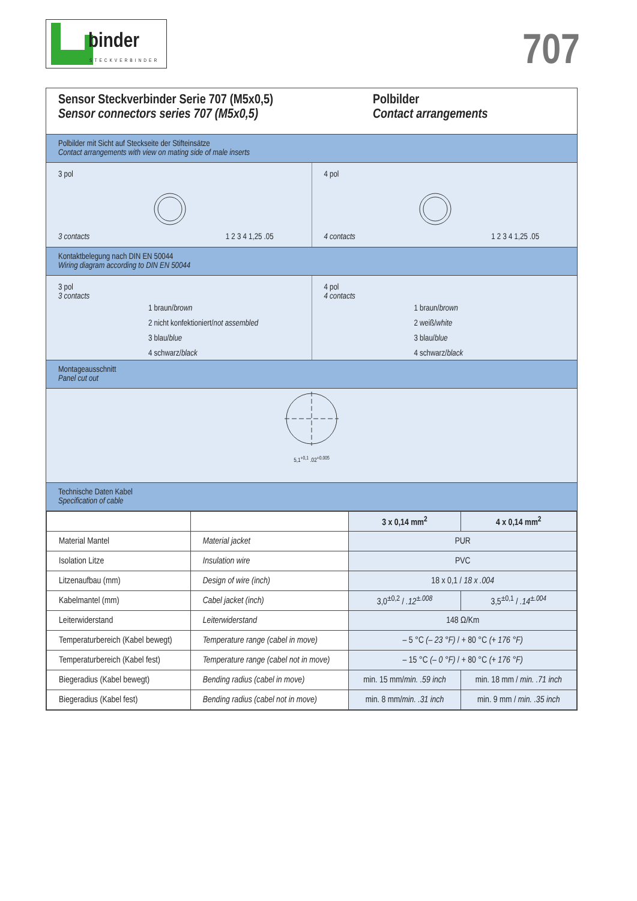binder
STECKVERBINDER
707
Sensor Steckverbinder Serie 707 (M5x0,5)
Sensor connectors series 707 (M5x0,5)
Polbilder
Contact arrangements
Polbilder mit Sicht auf Steckseite der Stifteinsätze
Contact arrangements with view on mating side of male inserts
3 pol
3 contacts 1 2 3 4 1,25 .05
4 pol
4 contacts 1 2 3 4 1,25 .05
Kontaktbelegung nach DIN EN 50044
Wiring diagram according to DIN EN 50044
3 pol
3 contacts
1 braun/brown
2 nicht konfektioniert/not assembled
3 blau/blue
4 schwarz/black
4 pol
4 contacts
1 braun/brown
2 weiß/white
3 blau/blue
4 schwarz/black
Montageausschnitt
Panel cut out
5,1<sup>+0,1</sup> .02<sup>+0.005</sup>
Technische Daten Kabel
Specification of cable
| | | 3 x 0,14 mm<sup>2</sup> | 4 x 0,14 mm<sup>2</sup> |
| Material Mantel | Material jacket | PUR | |
| Isolation Litze | Insulation wire | PVC | |
| Litzenaufbau (mm) | Design of wire (inch) | 18 x 0,1 / 18 x .004 | |
| Kabelmantel (mm) | Cabel jacket (inch) | 3,0<sup>±0,2</sup> / .12<sup>±.008</sup> | 3,5<sup>±0,1</sup> / .14<sup>±.004</sup> |
| Leiterwiderstand | Leiterwiderstand | 148 Ω/Km | |
| Temperaturbereich (Kabel bewegt) | Temperature range (cabel in move) | – 5 °C (– 23 °F) / + 80 °C (+ 176 °F) | |
| Temperaturbereich (Kabel fest) | Temperature range (cabel not in move) | – 15 °C (– 0 °F) / + 80 °C (+ 176 °F) | |
| Biegeradius (Kabel bewegt) | Bending radius (cabel in move) | min. 15 mm/ min. .59 inch | min. 18 mm / min. .71 inch |
| Biegeradius (Kabel fest) | Bending radius (cabel not in move) | min. 8 mm/ min. .31 inch | min. 9 mm / min. .35 inch |